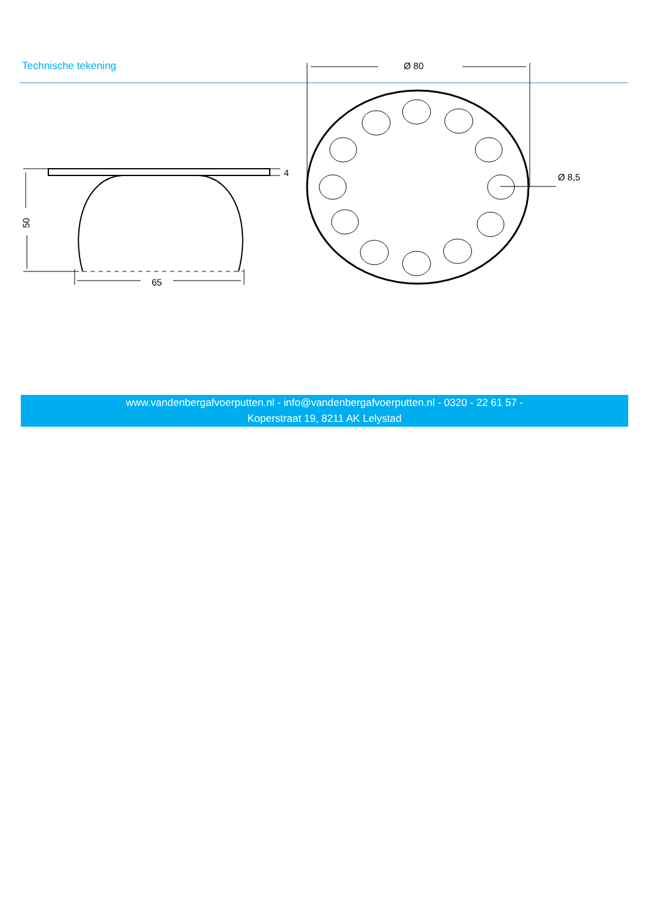Technische tekening
4
65
50
Ø 80
Ø 8,5
www.vandenbergafvoerputten.nl - info@vandenbergafvoerputten.nl - 0320 - 22 61 57 -
Koperstraat 19, 8211 AK Lelystad